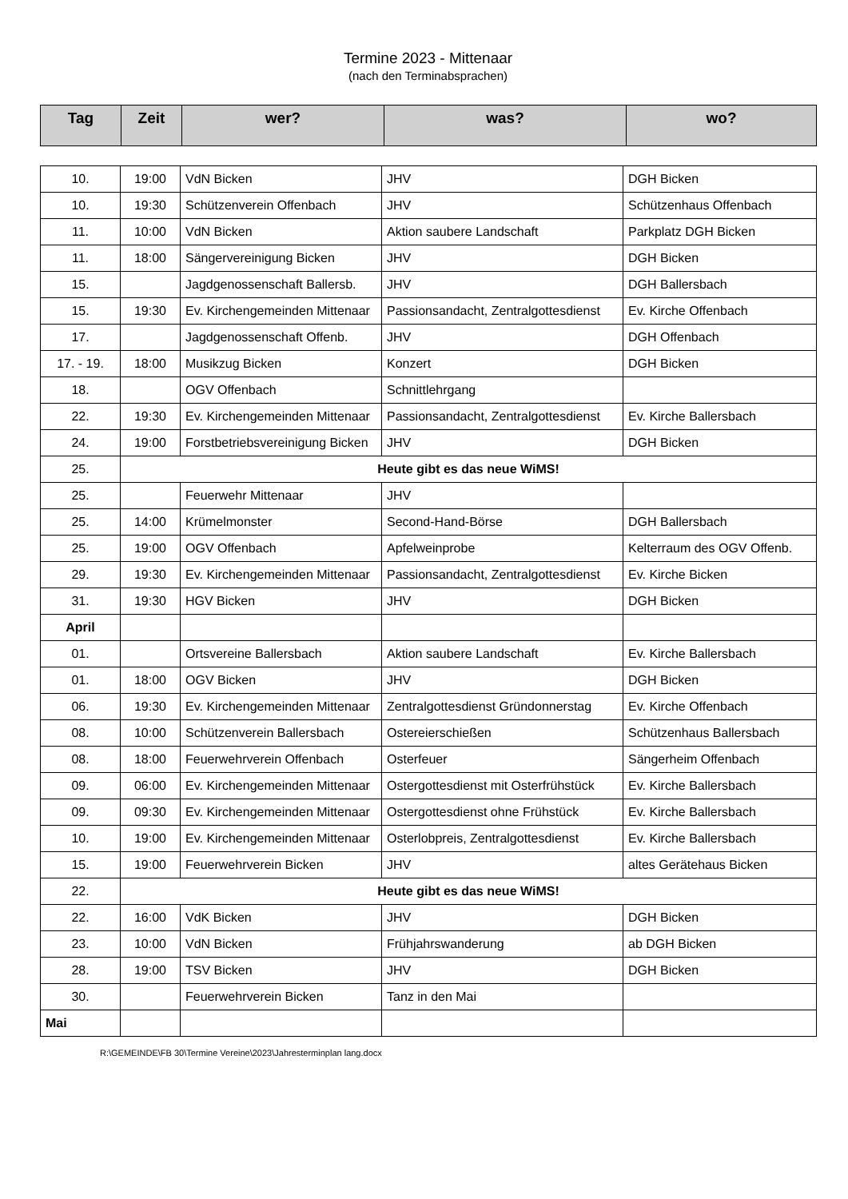Termine 2023 - Mittenaar
(nach den Terminabsprachen)
| Tag | Zeit | wer? | was? | wo? |
| --- | --- | --- | --- | --- |
| 10. | 19:00 | VdN Bicken | JHV | DGH Bicken |
| 10. | 19:30 | Schützenverein Offenbach | JHV | Schützenhaus Offenbach |
| 11. | 10:00 | VdN Bicken | Aktion saubere Landschaft | Parkplatz DGH Bicken |
| 11. | 18:00 | Sängervereinigung Bicken | JHV | DGH Bicken |
| 15. | | Jagdgenossenschaft Ballersb. | JHV | DGH Ballersbach |
| 15. | 19:30 | Ev. Kirchengemeinden Mittenaar | Passionsandacht, Zentralgottesdienst | Ev. Kirche Offenbach |
| 17. | | Jagdgenossenschaft Offenb. | JHV | DGH Offenbach |
| 17. - 19. | 18:00 | Musikzug Bicken | Konzert | DGH Bicken |
| 18. | | OGV Offenbach | Schnittlehrgang | |
| 22. | 19:30 | Ev. Kirchengemeinden Mittenaar | Passionsandacht, Zentralgottesdienst | Ev. Kirche Ballersbach |
| 24. | 19:00 | Forstbetriebsvereinigung Bicken | JHV | DGH Bicken |
| 25. | Heute gibt es das neue WiMS! | | | |
| 25. | | Feuerwehr Mittenaar | JHV | |
| 25. | 14:00 | Krümelmonster | Second-Hand-Börse | DGH Ballersbach |
| 25. | 19:00 | OGV Offenbach | Apfelweinprobe | Kelterraum des OGV Offenb. |
| 29. | 19:30 | Ev. Kirchengemeinden Mittenaar | Passionsandacht, Zentralgottesdienst | Ev. Kirche Bicken |
| 31. | 19:30 | HGV Bicken | JHV | DGH Bicken |
| April | | | | |
| 01. | | Ortsvereine Ballersbach | Aktion saubere Landschaft | Ev. Kirche Ballersbach |
| 01. | 18:00 | OGV Bicken | JHV | DGH Bicken |
| 06. | 19:30 | Ev. Kirchengemeinden Mittenaar | Zentralgottesdienst Gründonnerstag | Ev. Kirche Offenbach |
| 08. | 10:00 | Schützenverein Ballersbach | Ostereierschießen | Schützenhaus Ballersbach |
| 08. | 18:00 | Feuerwehrverein Offenbach | Osterfeuer | Sängerheim Offenbach |
| 09. | 06:00 | Ev. Kirchengemeinden Mittenaar | Ostergottesdienst mit Osterfrühstück | Ev. Kirche Ballersbach |
| 09. | 09:30 | Ev. Kirchengemeinden Mittenaar | Ostergottesdienst ohne Frühstück | Ev. Kirche Ballersbach |
| 10. | 19:00 | Ev. Kirchengemeinden Mittenaar | Osterlobpreis, Zentralgottesdienst | Ev. Kirche Ballersbach |
| 15. | 19:00 | Feuerwehrverein Bicken | JHV | altes Gerätehaus Bicken |
| 22. | Heute gibt es das neue WiMS! | | | |
| 22. | 16:00 | VdK Bicken | JHV | DGH Bicken |
| 23. | 10:00 | VdN Bicken | Frühjahrswanderung | ab DGH Bicken |
| 28. | 19:00 | TSV Bicken | JHV | DGH Bicken |
| 30. | | Feuerwehrverein Bicken | Tanz in den Mai | |
| Mai | | | | |
R:\GEMEINDE\FB 30\Termine Vereine\2023\Jahresterminplan lang.docx